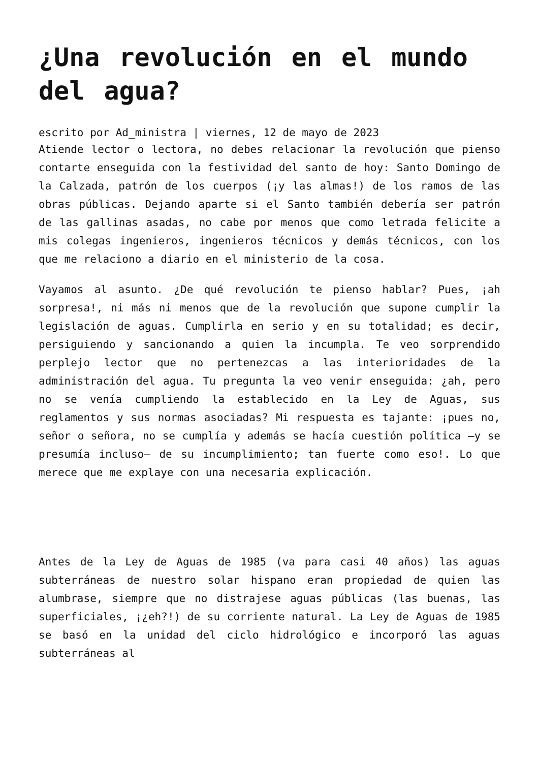¿Una revolución en el mundo del agua?
escrito por Ad_ministra | viernes, 12 de mayo de 2023
Atiende lector o lectora, no debes relacionar la revolución que pienso contarte enseguida con la festividad del santo de hoy: Santo Domingo de la Calzada, patrón de los cuerpos (¡y las almas!) de los ramos de las obras públicas. Dejando aparte si el Santo también debería ser patrón de las gallinas asadas, no cabe por menos que como letrada felicite a mis colegas ingenieros, ingenieros técnicos y demás técnicos, con los que me relaciono a diario en el ministerio de la cosa.
Vayamos al asunto. ¿De qué revolución te pienso hablar? Pues, ¡ah sorpresa!, ni más ni menos que de la revolución que supone cumplir la legislación de aguas. Cumplirla en serio y en su totalidad; es decir, persiguiendo y sancionando a quien la incumpla. Te veo sorprendido perplejo lector que no pertenezcas a las interioridades de la administración del agua. Tu pregunta la veo venir enseguida: ¿ah, pero no se venía cumpliendo la establecido en la Ley de Aguas, sus reglamentos y sus normas asociadas? Mi respuesta es tajante: ¡pues no, señor o señora, no se cumplía y además se hacía cuestión política —y se presumía incluso— de su incumplimiento; tan fuerte como eso!. Lo que merece que me explaye con una necesaria explicación.
Antes de la Ley de Aguas de 1985 (va para casi 40 años) las aguas subterráneas de nuestro solar hispano eran propiedad de quien las alumbrase, siempre que no distrajese aguas públicas (las buenas, las superficiales, ¡¿eh?!) de su corriente natural. La Ley de Aguas de 1985 se basó en la unidad del ciclo hidrológico e incorporó las aguas subterráneas al